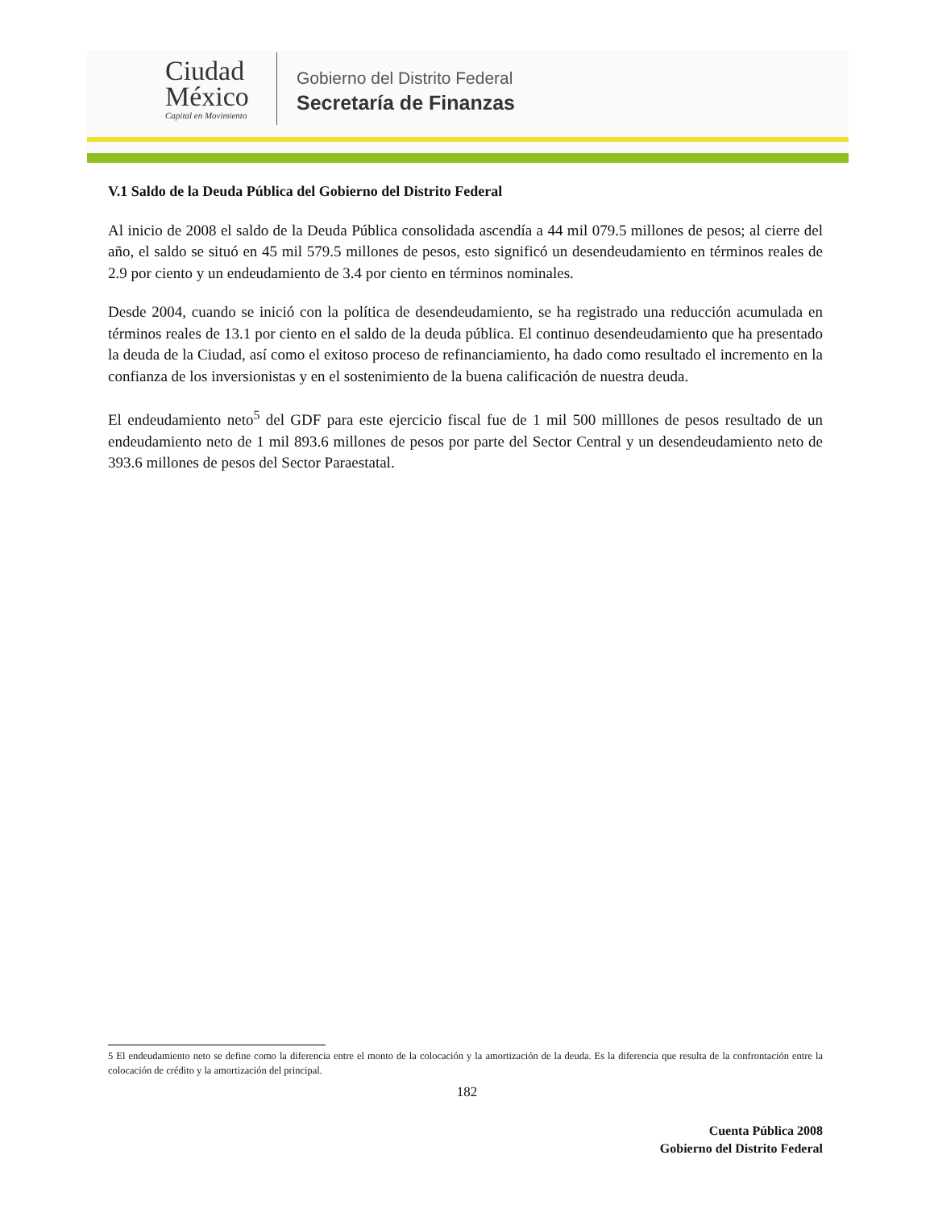Ciudad
México
Capital en Movimiento
Gobierno del Distrito Federal
Secretaría de Finanzas
V.1 Saldo de la Deuda Pública del Gobierno del Distrito Federal
Al inicio de 2008 el saldo de la Deuda Pública consolidada ascendía a 44 mil 079.5 millones de pesos; al cierre del año, el saldo se situó en 45 mil 579.5 millones de pesos, esto significó un desendeudamiento en términos reales de 2.9 por ciento y un endeudamiento de 3.4 por ciento en términos nominales.
Desde 2004, cuando se inició con la política de desendeudamiento, se ha registrado una reducción acumulada en términos reales de 13.1 por ciento en el saldo de la deuda pública. El continuo desendeudamiento que ha presentado la deuda de la Ciudad, así como el exitoso proceso de refinanciamiento, ha dado como resultado el incremento en la confianza de los inversionistas y en el sostenimiento de la buena calificación de nuestra deuda.
El endeudamiento neto<sup>5</sup> del GDF para este ejercicio fiscal fue de 1 mil 500 milllones de pesos resultado de un endeudamiento neto de 1 mil 893.6 millones de pesos por parte del Sector Central y un desendeudamiento neto de 393.6 millones de pesos del Sector Paraestatal.
5 El endeudamiento neto se define como la diferencia entre el monto de la colocación y la amortización de la deuda. Es la diferencia que resulta de la confrontación entre la colocación de crédito y la amortización del principal.
182
Cuenta Pública 2008
Gobierno del Distrito Federal